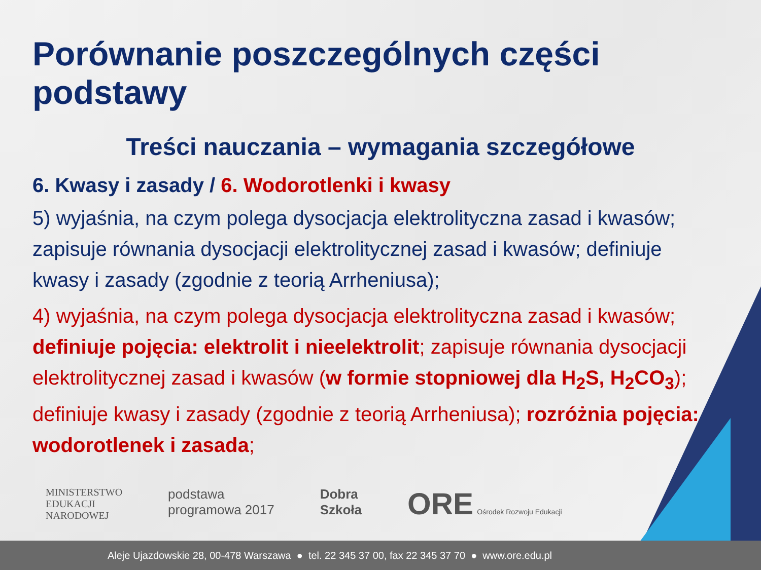Porównanie poszczególnych części podstawy
Treści nauczania – wymagania szczegółowe
6. Kwasy i zasady / 6. Wodorotlenki i kwasy
5) wyjaśnia, na czym polega dysocjacja elektrolityczna zasad i kwasów; zapisuje równania dysocjacji elektrolitycznej zasad i kwasów; definiuje kwasy i zasady (zgodnie z teorią Arrheniusa);
4) wyjaśnia, na czym polega dysocjacja elektrolityczna zasad i kwasów; definiuje pojęcia: elektrolit i nieelektrolit; zapisuje równania dysocjacji elektrolitycznej zasad i kwasów (w formie stopniowej dla H<sub>2</sub>S, H<sub>2</sub>CO<sub>3</sub>); definiuje kwasy i zasady (zgodnie z teorią Arrheniusa); rozróżnia pojęcia: wodorotlenek i zasada;
MINISTERSTWO
EDUKACJI
NARODOWEJ
podstawa
programowa 2017
Dobra
Szkoła
ORE Ośrodek Rozwoju Edukacji
Aleje Ujazdowskie 28, 00-478 Warszawa ● tel. 22 345 37 00, fax 22 345 37 70 ● www.ore.edu.pl